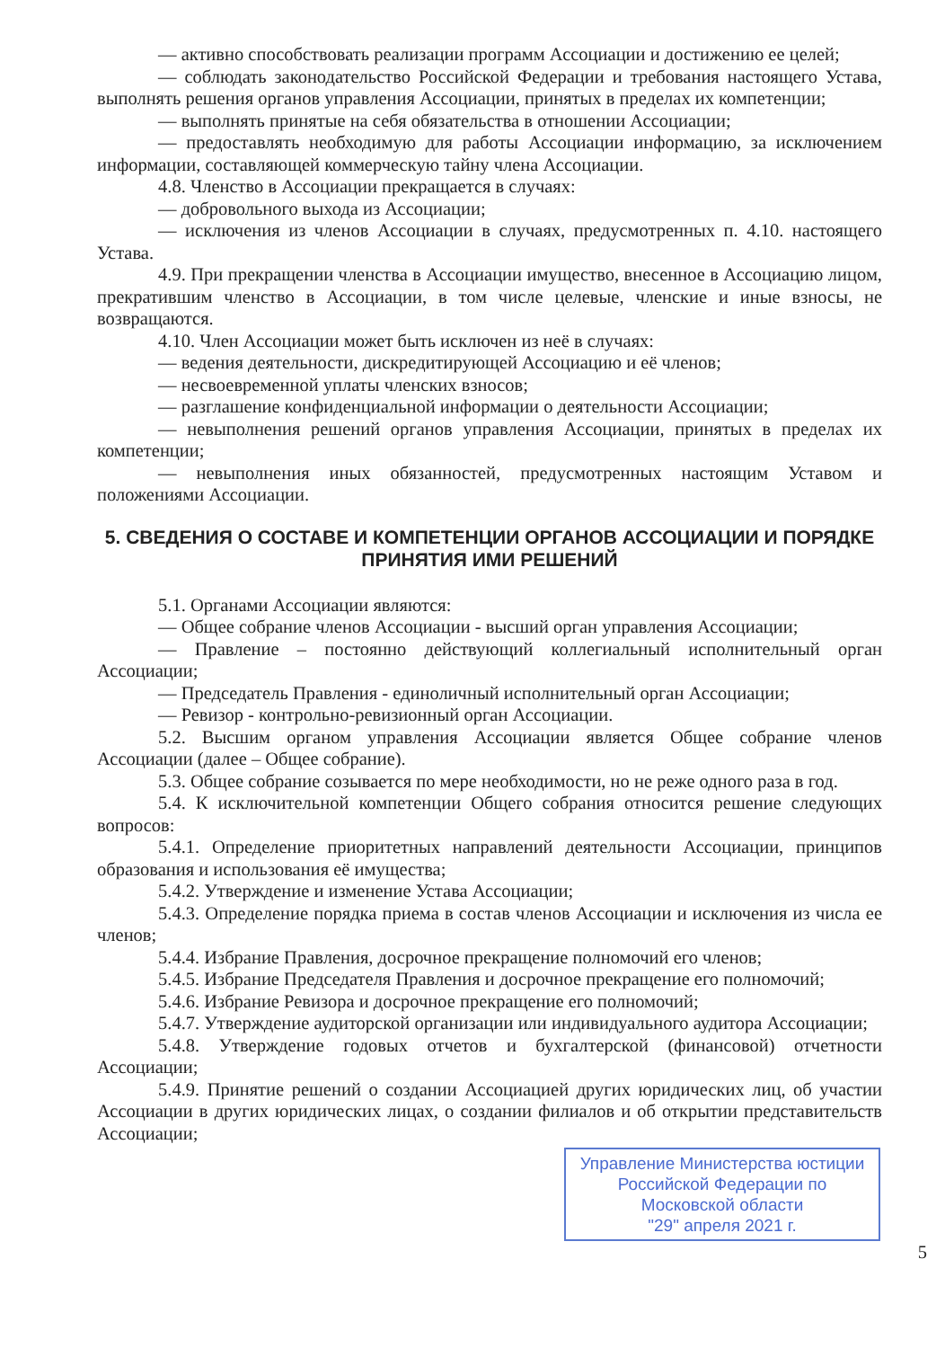— активно способствовать реализации программ Ассоциации и достижению ее целей;
— соблюдать законодательство Российской Федерации и требования настоящего Устава, выполнять решения органов управления Ассоциации, принятых в пределах их компетенции;
— выполнять принятые на себя обязательства в отношении Ассоциации;
— предоставлять необходимую для работы Ассоциации информацию, за исключением информации, составляющей коммерческую тайну члена Ассоциации.
4.8. Членство в Ассоциации прекращается в случаях:
— добровольного выхода из Ассоциации;
— исключения из членов Ассоциации в случаях, предусмотренных п. 4.10. настоящего Устава.
4.9. При прекращении членства в Ассоциации имущество, внесенное в Ассоциацию лицом, прекратившим членство в Ассоциации, в том числе целевые, членские и иные взносы, не возвращаются.
4.10. Член Ассоциации может быть исключен из неё в случаях:
— ведения деятельности, дискредитирующей Ассоциацию и её членов;
— несвоевременной уплаты членских взносов;
— разглашение конфиденциальной информации о деятельности Ассоциации;
— невыполнения решений органов управления Ассоциации, принятых в пределах их компетенции;
— невыполнения иных обязанностей, предусмотренных настоящим Уставом и положениями Ассоциации.
5. СВЕДЕНИЯ О СОСТАВЕ И КОМПЕТЕНЦИИ ОРГАНОВ АССОЦИАЦИИ И ПОРЯДКЕ ПРИНЯТИЯ ИМИ РЕШЕНИЙ
5.1. Органами Ассоциации являются:
— Общее собрание членов Ассоциации - высший орган управления Ассоциации;
— Правление – постоянно действующий коллегиальный исполнительный орган Ассоциации;
— Председатель Правления - единоличный исполнительный орган Ассоциации;
— Ревизор - контрольно-ревизионный орган Ассоциации.
5.2. Высшим органом управления Ассоциации является Общее собрание членов Ассоциации (далее – Общее собрание).
5.3. Общее собрание созывается по мере необходимости, но не реже одного раза в год.
5.4. К исключительной компетенции Общего собрания относится решение следующих вопросов:
5.4.1. Определение приоритетных направлений деятельности Ассоциации, принципов образования и использования её имущества;
5.4.2. Утверждение и изменение Устава Ассоциации;
5.4.3. Определение порядка приема в состав членов Ассоциации и исключения из числа ее членов;
5.4.4. Избрание Правления, досрочное прекращение полномочий его членов;
5.4.5. Избрание Председателя Правления и досрочное прекращение его полномочий;
5.4.6. Избрание Ревизора и досрочное прекращение его полномочий;
5.4.7. Утверждение аудиторской организации или индивидуального аудитора Ассоциации;
5.4.8. Утверждение годовых отчетов и бухгалтерской (финансовой) отчетности Ассоциации;
5.4.9. Принятие решений о создании Ассоциацией других юридических лиц, об участии Ассоциации в других юридических лицах, о создании филиалов и об открытии представительств Ассоциации;
Управление Министерства юстиции Российской Федерации по Московской области
"29" апреля 2021 г.
5